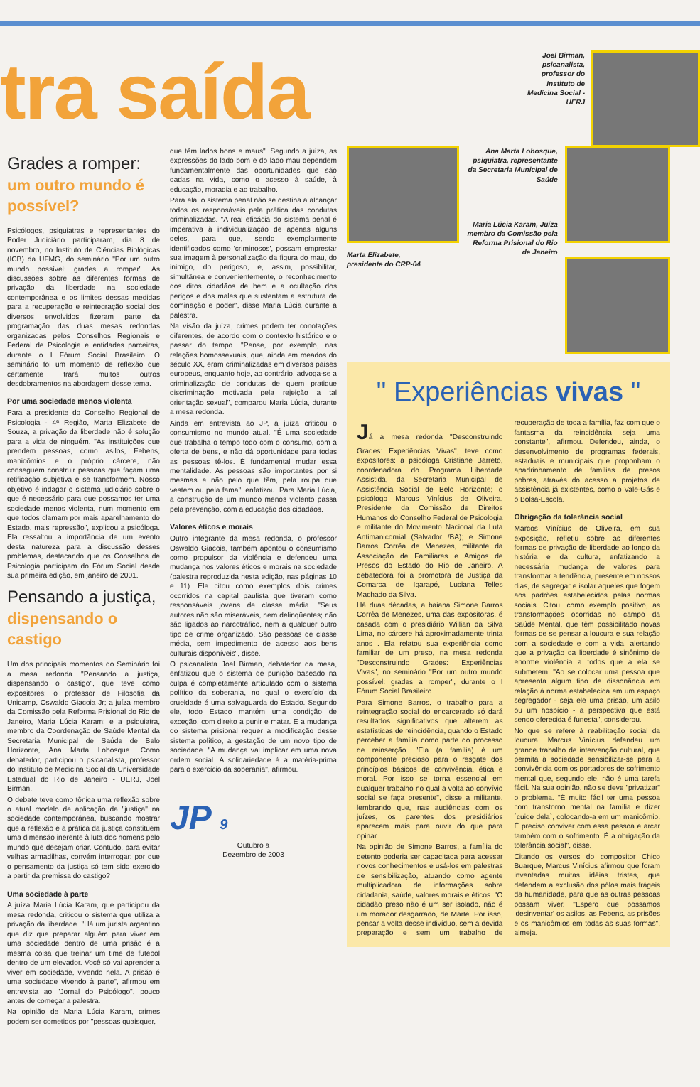tra saída
Joel Birman, psicanalista, professor do Instituto de Medicina Social - UERJ
Grades a romper:
um outro mundo é possível?
Psicólogos, psiquiatras e representantes do Poder Judiciário participaram, dia 8 de novembro, no Instituto de Ciências Biológicas (ICB) da UFMG, do seminário "Por um outro mundo possível: grades a romper". As discussões sobre as diferentes formas de privação da liberdade na sociedade contemporânea e os limites dessas medidas para a recuperação e reintegração social dos diversos envolvidos fizeram parte da programação das duas mesas redondas organizadas pelos Conselhos Regionais e Federal de Psicologia e entidades parceiras, durante o I Fórum Social Brasileiro. O seminário foi um momento de reflexão que certamente trará muitos outros desdobramentos na abordagem desse tema.
Por uma sociedade menos violenta
Para a presidente do Conselho Regional de Psicologia - 4ª Região, Marta Elizabete de Souza, a privação da liberdade não é solução para a vida de ninguém. "As instituições que prendem pessoas, como asilos, Febens, manicômios e o próprio cárcere, não conseguem construir pessoas que façam uma retificação subjetiva e se transformem. Nosso objetivo é indagar o sistema judiciário sobre o que é necessário para que possamos ter uma sociedade menos violenta, num momento em que todos clamam por mais aparelhamento do Estado, mais repressão", explicou a psicóloga. Ela ressaltou a importância de um evento desta natureza para a discussão desses problemas, destacando que os Conselhos de Psicologia participam do Fórum Social desde sua primeira edição, em janeiro de 2001.
Pensando a justiça,
dispensando o castigo
Um dos principais momentos do Seminário foi a mesa redonda "Pensando a justiça, dispensando o castigo", que teve como expositores: o professor de Filosofia da Unicamp, Oswaldo Giacoia Jr; a juíza membro da Comissão pela Reforma Prisional do Rio de Janeiro, Maria Lúcia Karam; e a psiquiatra, membro da Coordenação de Saúde Mental da Secretaria Municipal de Saúde de Belo Horizonte, Ana Marta Lobosque. Como debatedor, participou o psicanalista, professor do Instituto de Medicina Social da Universidade Estadual do Rio de Janeiro - UERJ, Joel Birman.
O debate teve como tônica uma reflexão sobre o atual modelo de aplicação da "justiça" na sociedade contemporânea, buscando mostrar que a reflexão e a prática da justiça constituem uma dimensão inerente à luta dos homens pelo mundo que desejam criar. Contudo, para evitar velhas armadilhas, convém interrogar: por que o pensamento da justiça só tem sido exercido a partir da premissa do castigo?
Uma sociedade à parte
A juíza Maria Lúcia Karam, que participou da mesa redonda, criticou o sistema que utiliza a privação da liberdade. "Há um jurista argentino que diz que preparar alguém para viver em uma sociedade dentro de uma prisão é a mesma coisa que treinar um time de futebol dentro de um elevador. Você só vai aprender a viver em sociedade, vivendo nela. A prisão é uma sociedade vivendo à parte", afirmou em entrevista ao "Jornal do Psicólogo", pouco antes de começar a palestra.
Na opinião de Maria Lúcia Karam, crimes podem ser cometidos por "pessoas quaisquer,
que têm lados bons e maus". Segundo a juíza, as expressões do lado bom e do lado mau dependem fundamentalmente das oportunidades que são dadas na vida, como o acesso à saúde, à educação, moradia e ao trabalho.
Para ela, o sistema penal não se destina a alcançar todos os responsáveis pela prática das condutas criminalizadas. "A real eficácia do sistema penal é imperativa à individualização de apenas alguns deles, para que, sendo exemplarmente identificados como 'criminosos', possam emprestar sua imagem à personalização da figura do mau, do inimigo, do perigoso, e, assim, possibilitar, simultânea e convenientemente, o reconhecimento dos ditos cidadãos de bem e a ocultação dos perigos e dos males que sustentam a estrutura de dominação e poder", disse Maria Lúcia durante a palestra.
Na visão da juíza, crimes podem ter conotações diferentes, de acordo com o contexto histórico e o passar do tempo. "Pense, por exemplo, nas relações homossexuais, que, ainda em meados do século XX, eram criminalizadas em diversos países europeus, enquanto hoje, ao contrário, advoga-se a criminalização de condutas de quem pratique discriminação motivada pela rejeição a tal orientação sexual", comparou Maria Lúcia, durante a mesa redonda.
Ainda em entrevista ao JP, a juíza criticou o consumismo no mundo atual. "É uma sociedade que trabalha o tempo todo com o consumo, com a oferta de bens, e não dá oportunidade para todas as pessoas tê-los. É fundamental mudar essa mentalidade. As pessoas são importantes por si mesmas e não pelo que têm, pela roupa que vestem ou pela fama", enfatizou. Para Maria Lúcia, a construção de um mundo menos violento passa pela prevenção, com a educação dos cidadãos.
Valores éticos e morais
Outro integrante da mesa redonda, o professor Oswaldo Giacoia, também apontou o consumismo como propulsor da violência e defendeu uma mudança nos valores éticos e morais na sociedade (palestra reproduzida nesta edição, nas páginas 10 e 11). Ele citou como exemplos dois crimes ocorridos na capital paulista que tiveram como responsáveis jovens de classe média. "Seus autores não são miseráveis, nem delinqüentes; não são ligados ao narcotráfico, nem a qualquer outro tipo de crime organizado. São pessoas de classe média, sem impedimento de acesso aos bens culturais disponíveis", disse.
O psicanalista Joel Birman, debatedor da mesa, enfatizou que o sistema de punição baseado na culpa é completamente articulado com o sistema político da soberania, no qual o exercício da crueldade é uma salvaguarda do Estado. Segundo ele, todo Estado mantém uma condição de exceção, com direito a punir e matar. E a mudança do sistema prisional requer a modificação desse sistema político, a gestação de um novo tipo de sociedade. "A mudança vai implicar em uma nova ordem social. A solidariedade é a matéria-prima para o exercício da soberania", afirmou.
JP 9
Outubro a
Dezembro de 2003
Marta Elizabete,
presidente do CRP-04
Ana Marta Lobosque, psiquiatra, representante da Secretaria Municipal de Saúde
Maria Lúcia Karam, Juíza membro da Comissão pela Reforma Prisional do Rio de Janeiro
" Experiências vivas "
Já a mesa redonda "Desconstruindo Grades: Experiências Vivas", teve como expositores: a psicóloga Cristiane Barreto, coordenadora do Programa Liberdade Assistida, da Secretaria Municipal de Assistência Social de Belo Horizonte; o psicólogo Marcus Vinícius de Oliveira, Presidente da Comissão de Direitos Humanos do Conselho Federal de Psicologia e militante do Movimento Nacional da Luta Antimanicomial (Salvador /BA); e Simone Barros Corrêa de Menezes, militante da Associação de Familiares e Amigos de Presos do Estado do Rio de Janeiro. A debatedora foi a promotora de Justiça da Comarca de Igarapé, Luciana Telles Machado da Silva.
Há duas décadas, a baiana Simone Barros Corrêa de Menezes, uma das expositoras, é casada com o presidiário Willian da Silva Lima, no cárcere há aproximadamente trinta anos . Ela relatou sua experiência como familiar de um preso, na mesa redonda "Desconstruindo Grades: Experiências Vivas", no seminário "Por um outro mundo possível: grades a romper", durante o I Fórum Social Brasileiro.
Para Simone Barros, o trabalho para a reintegração social do encarcerado só dará resultados significativos que alterem as estatísticas de reincidência, quando o Estado perceber a família como parte do processo de reinserção. "Ela (a família) é um componente precioso para o resgate dos princípios básicos de convivência, ética e moral. Por isso se torna essencial em qualquer trabalho no qual a volta ao convívio social se faça presente", disse a militante, lembrando que, nas audiências com os juízes, os parentes dos presidiários aparecem mais para ouvir do que para opinar.
Na opinião de Simone Barros, a família do detento poderia ser capacitada para acessar novos conhecimentos e usá-los em palestras de sensibilização, atuando como agente multiplicadora de informações sobre cidadania, saúde, valores morais e éticos. "O cidadão preso não é um ser isolado, não é um morador desgarrado, de Marte. Por isso, pensar a volta desse indivíduo, sem a devida preparação e sem um trabalho de recuperação de toda a família, faz com que o fantasma da reincidência seja uma constante", afirmou. Defendeu, ainda, o desenvolvimento de programas federais, estaduais e municipais que proponham o apadrinhamento de famílias de presos pobres, através do acesso a projetos de assistência já existentes, como o Vale-Gás e o Bolsa-Escola.
Obrigação da tolerância social
Marcos Vinícius de Oliveira, em sua exposição, refletiu sobre as diferentes formas de privação de liberdade ao longo da história e da cultura, enfatizando a necessária mudança de valores para transformar a tendência, presente em nossos dias, de segregar e isolar aqueles que fogem aos padrões estabelecidos pelas normas sociais. Citou, como exemplo positivo, as transformações ocorridas no campo da Saúde Mental, que têm possibilitado novas formas de se pensar a loucura e sua relação com a sociedade e com a vida, alertando que a privação da liberdade é sinônimo de enorme violência a todos que a ela se submetem. "Ao se colocar uma pessoa que apresenta algum tipo de dissonância em relação à norma estabelecida em um espaço segregador - seja ele uma prisão, um asilo ou um hospício - a perspectiva que está sendo oferecida é funesta", considerou.
No que se refere à reabilitação social da loucura, Marcus Vinícius defendeu um grande trabalho de intervenção cultural, que permita à sociedade sensibilizar-se para a convivência com os portadores de sofrimento mental que, segundo ele, não é uma tarefa fácil. Na sua opinião, não se deve "privatizar" o problema. "É muito fácil ter uma pessoa com transtorno mental na família e dizer ´cuide dela`, colocando-a em um manicômio. É preciso conviver com essa pessoa e arcar também com o sofrimento. É a obrigação da tolerância social", disse.
Citando os versos do compositor Chico Buarque, Marcus Vinícius afirmou que foram inventadas muitas idéias tristes, que defendem a exclusão dos pólos mais frágeis da humanidade, para que as outras pessoas possam viver. "Espero que possamos 'desinventar' os asilos, as Febens, as prisões e os manicômios em todas as suas formas", almeja.